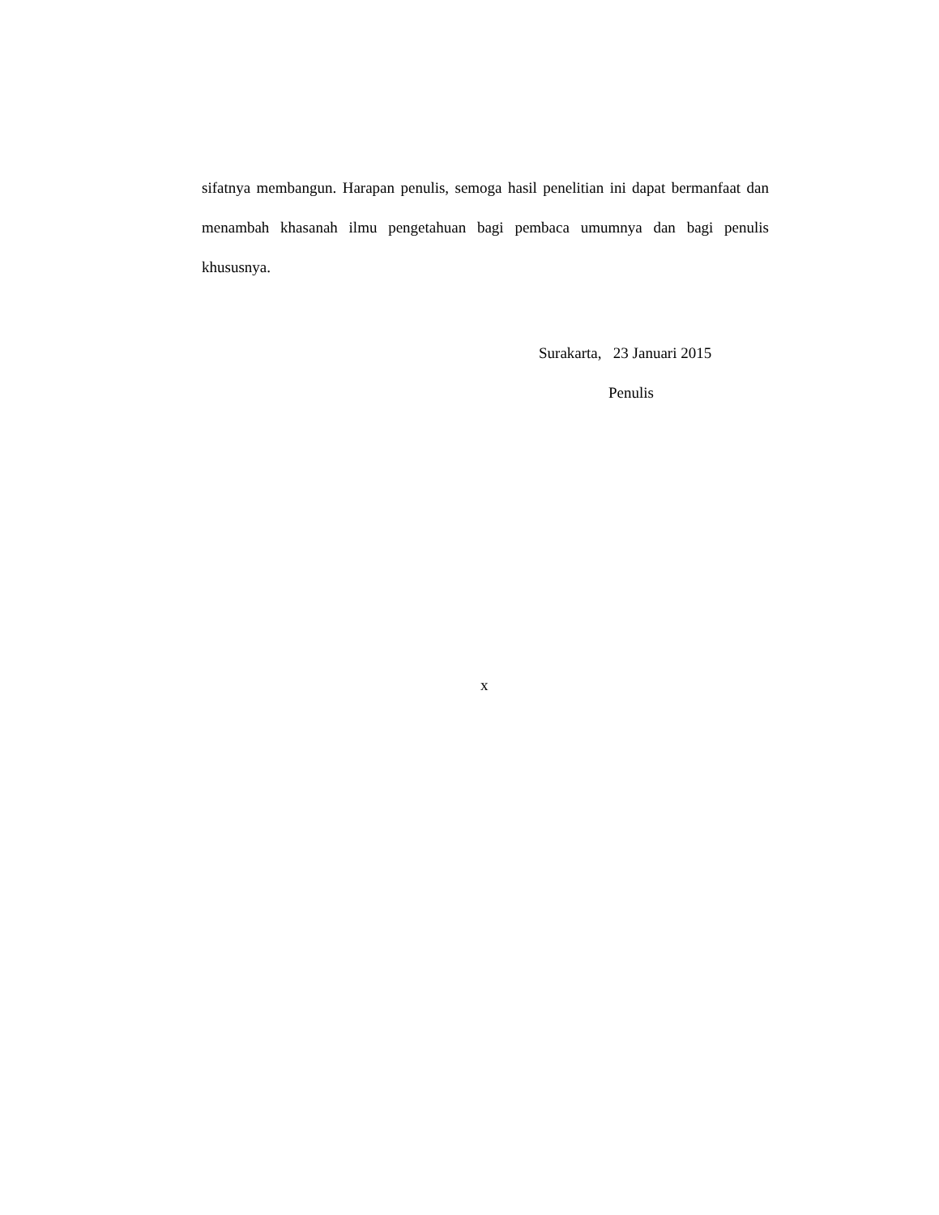sifatnya membangun. Harapan penulis, semoga hasil penelitian ini dapat bermanfaat dan menambah khasanah ilmu pengetahuan bagi pembaca umumnya dan bagi penulis khususnya.
Surakarta, 23 Januari 2015
Penulis
x